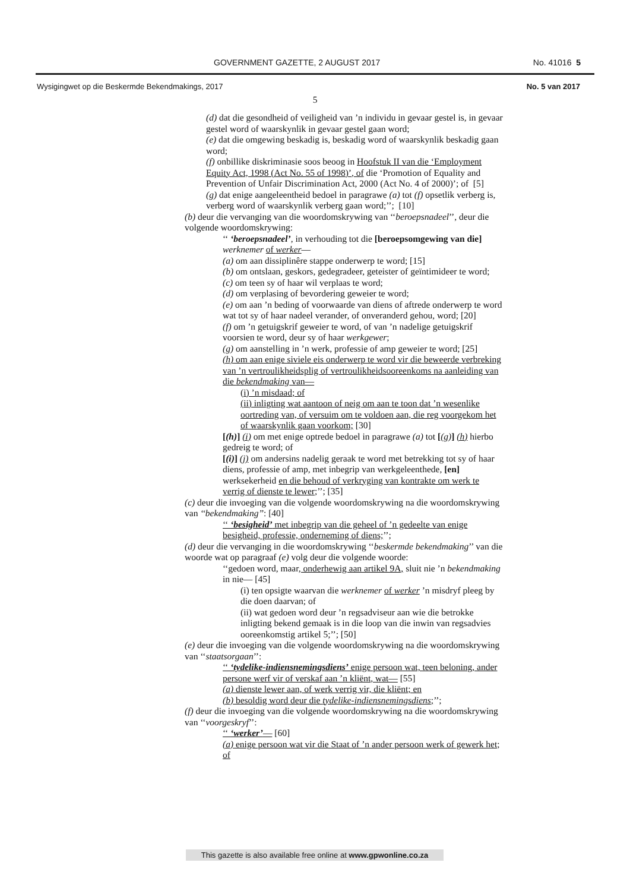GOVERNMENT GAZETTE, 2 AUGUST 2017 No. 41016 5
Wysigingwet op die Beskermde Bekendmakings, 2017 No. 5 van 2017
5
(d) dat die gesondheid of veiligheid van ’n individu in gevaar gestel is, in gevaar gestel word of waarskynlik in gevaar gestel gaan word;
(e) dat die omgewing beskadig is, beskadig word of waarskynlik beskadig gaan word;
(f) onbillike diskriminasie soos beoog in Hoofstuk II van die ‘Employment Equity Act, 1998 (Act No. 55 of 1998)’, of die ‘Promotion of Equality and Prevention of Unfair Discrimination Act, 2000 (Act No. 4 of 2000)’; of [5]
(g) dat enige aangeleentheid bedoel in paragrawe (a) tot (f) opsetlik verberg is, verberg word of waarskynlik verberg gaan word;’’; [10]
(b) deur die vervanging van die woordomskrywing van ‘‘beroepsnadeel’’, deur die volgende woordomskrywing:
‘‘ ‘beroepsnadeel’, in verhouding tot die [beroepsomgewing van die] werknemer of werker—
(a) om aan dissiplinêre stappe onderwerp te word; [15]
(b) om ontslaan, geskors, gedegradeer, geteister of geïntimideer te word;
(c) om teen sy of haar wil verplaas te word;
(d) om verplasing of bevordering geweier te word;
(e) om aan ’n beding of voorwaarde van diens of aftrede onderwerp te word wat tot sy of haar nadeel verander, of onveranderd gehou, word; [20]
(f) om ’n getuigskrif geweier te word, of van ’n nadelige getuigskrif voorsien te word, deur sy of haar werkgewer;
(g) om aanstelling in ’n werk, professie of amp geweier te word; [25]
(h) om aan enige siviele eis onderwerp te word vir die beweerde verbreking van ’n vertroulikheidsplig of vertroulikheidsooreenkoms na aanleiding van die bekendmaking van—
(i) ’n misdaad; of
(ii) inligting wat aantoon of neig om aan te toon dat ’n wesenlike oortreding van, of versuim om te voldoen aan, die reg voorgekom het of waarskynlik gaan voorkom; [30]
[(h)] (i) om met enige optrede bedoel in paragrawe (a) tot [(g)] (h) hierbo gedreig te word; of
[(i)] (j) om andersins nadelig geraak te word met betrekking tot sy of haar diens, professie of amp, met inbegrip van werkgeleenthede, [en] werksekerheid en die behoud of verkryging van kontrakte om werk te verrig of dienste te lewer;’’; [35]
(c) deur die invoeging van die volgende woordomskrywing na die woordomskrywing van ‘‘bekendmaking’’: [40]
‘‘ ‘besigheid’ met inbegrip van die geheel of ’n gedeelte van enige besigheid, professie, onderneming of diens;’’;
(d) deur die vervanging in die woordomskrywing ‘‘beskermde bekendmaking’’ van die woorde wat op paragraaf (e) volg deur die volgende woorde:
‘‘gedoen word, maar, onderhewig aan artikel 9A, sluit nie ’n bekendmaking in nie— [45]
(i) ten opsigte waarvan die werknemer of werker ’n misdryf pleeg by die doen daarvan; of
(ii) wat gedoen word deur ’n regsadviseur aan wie die betrokke inligting bekend gemaak is in die loop van die inwin van regsadvies ooreenkomstig artikel 5;’’; [50]
(e) deur die invoeging van die volgende woordomskrywing na die woordomskrywing van ‘‘staatsorgaan’’:
‘‘ ‘tydelike-indiensnemingsdiens’ enige persoon wat, teen beloning, ander persone werf vir of verskaf aan ’n kliënt, wat— [55]
(a) dienste lewer aan, of werk verrig vir, die kliënt; en
(b) besoldig word deur die tydelike-indiensnemingsdiens;’’;
(f) deur die invoeging van die volgende woordomskrywing na die woordomskrywing van ‘‘voorgeskryf’’:
‘‘ ‘werker’— [60]
(a) enige persoon wat vir die Staat of ’n ander persoon werk of gewerk het; of
This gazette is also available free online at www.gpwonline.co.za